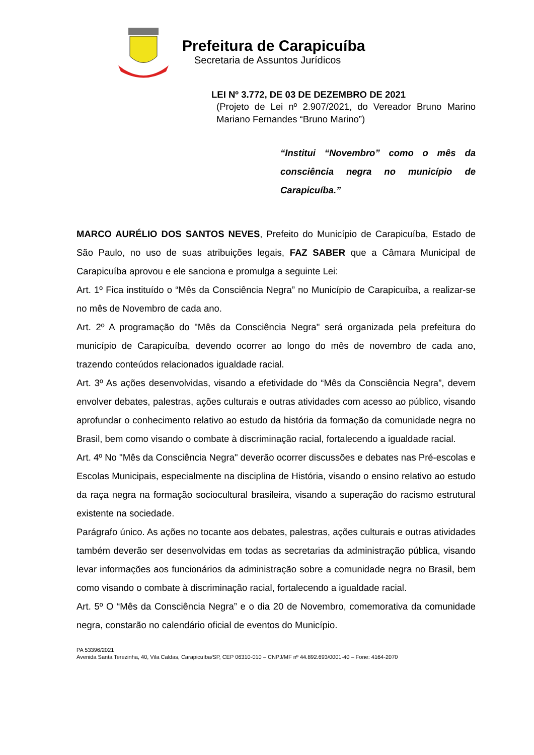Prefeitura de Carapicuíba
Secretaria de Assuntos Jurídicos
LEI Nº 3.772, DE 03 DE DEZEMBRO DE 2021
(Projeto de Lei nº 2.907/2021, do Vereador Bruno Marino Mariano Fernandes “Bruno Marino”)
“Institui “Novembro” como o mês da consciência negra no município de Carapicuíba.”
MARCO AURÉLIO DOS SANTOS NEVES, Prefeito do Município de Carapicuíba, Estado de São Paulo, no uso de suas atribuições legais, FAZ SABER que a Câmara Municipal de Carapicuíba aprovou e ele sanciona e promulga a seguinte Lei:
Art. 1º Fica instituído o “Mês da Consciência Negra” no Município de Carapicuíba, a realizar-se no mês de Novembro de cada ano.
Art. 2º A programação do "Mês da Consciência Negra" será organizada pela prefeitura do município de Carapicuíba, devendo ocorrer ao longo do mês de novembro de cada ano, trazendo conteúdos relacionados igualdade racial.
Art. 3º As ações desenvolvidas, visando a efetividade do “Mês da Consciência Negra”, devem envolver debates, palestras, ações culturais e outras atividades com acesso ao público, visando aprofundar o conhecimento relativo ao estudo da história da formação da comunidade negra no Brasil, bem como visando o combate à discriminação racial, fortalecendo a igualdade racial.
Art. 4º No "Mês da Consciência Negra" deverão ocorrer discussões e debates nas Pré-escolas e Escolas Municipais, especialmente na disciplina de História, visando o ensino relativo ao estudo da raça negra na formação sociocultural brasileira, visando a superação do racismo estrutural existente na sociedade.
Parágrafo único. As ações no tocante aos debates, palestras, ações culturais e outras atividades também deverão ser desenvolvidas em todas as secretarias da administração pública, visando levar informações aos funcionários da administração sobre a comunidade negra no Brasil, bem como visando o combate à discriminação racial, fortalecendo a igualdade racial.
Art. 5º O “Mês da Consciência Negra” e o dia 20 de Novembro, comemorativa da comunidade negra, constarão no calendário oficial de eventos do Município.
PA 53396/2021
Avenida Santa Terezinha, 40, Vila Caldas, Carapicuíba/SP, CEP 06310-010 – CNPJ/MF nº 44.892.693/0001-40 – Fone: 4164-2070